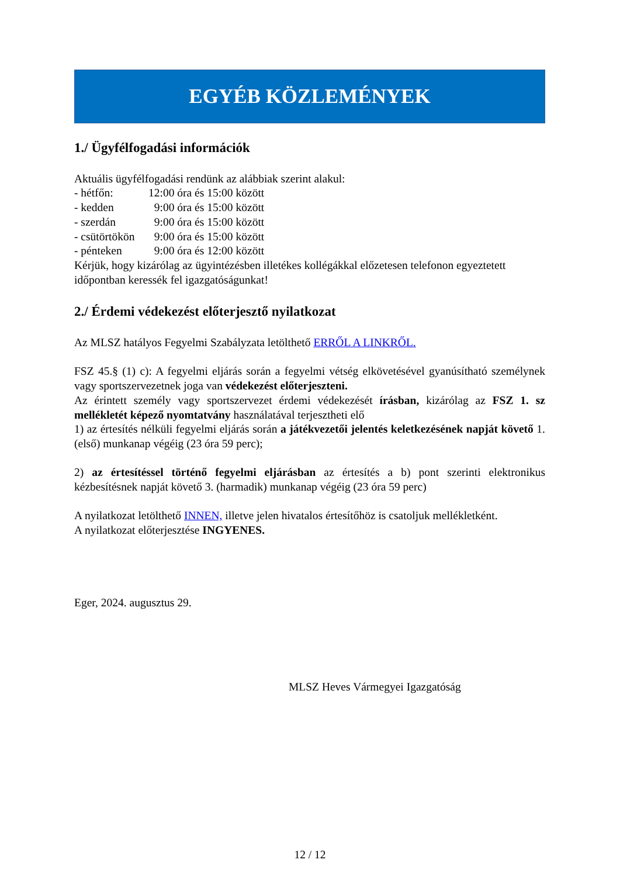EGYÉB KÖZLEMÉNYEK
1./ Ügyfélfogadási információk
Aktuális ügyfélfogadási rendünk az alábbiak szerint alakul:
- hétfőn: 12:00 óra és 15:00 között
- kedden 9:00 óra és 15:00 között
- szerdán 9:00 óra és 15:00 között
- csütörtökön 9:00 óra és 15:00 között
- pénteken 9:00 óra és 12:00 között
Kérjük, hogy kizárólag az ügyintézésben illetékes kollégákkal előzetesen telefonon egyeztetett időpontban keressék fel igazgatóságunkat!
2./ Érdemi védekezést előterjesztő nyilatkozat
Az MLSZ hatályos Fegyelmi Szabályzata letölthető ERRŐL A LINKRŐL.
FSZ 45.§ (1) c): A fegyelmi eljárás során a fegyelmi vétség elkövetésével gyanúsítható személynek vagy sportszervezetnek joga van védekezést előterjeszteni.
Az érintett személy vagy sportszervezet érdemi védekezését írásban, kizárólag az FSZ 1. sz mellékletét képező nyomtatvány használatával terjesztheti elő
1) az értesítés nélküli fegyelmi eljárás során a játékvezetői jelentés keletkezésének napját követő 1. (első) munkanap végéig (23 óra 59 perc);
2) az értesítéssel történő fegyelmi eljárásban az értesítés a b) pont szerinti elektronikus kézbesítésnek napját követő 3. (harmadik) munkanap végéig (23 óra 59 perc)
A nyilatkozat letölthető INNEN, illetve jelen hivatalos értesítőhöz is csatoljuk mellékletként.
A nyilatkozat előterjesztése INGYENES.
Eger, 2024. augusztus 29.
MLSZ Heves Vármegyei Igazgatóság
12 / 12